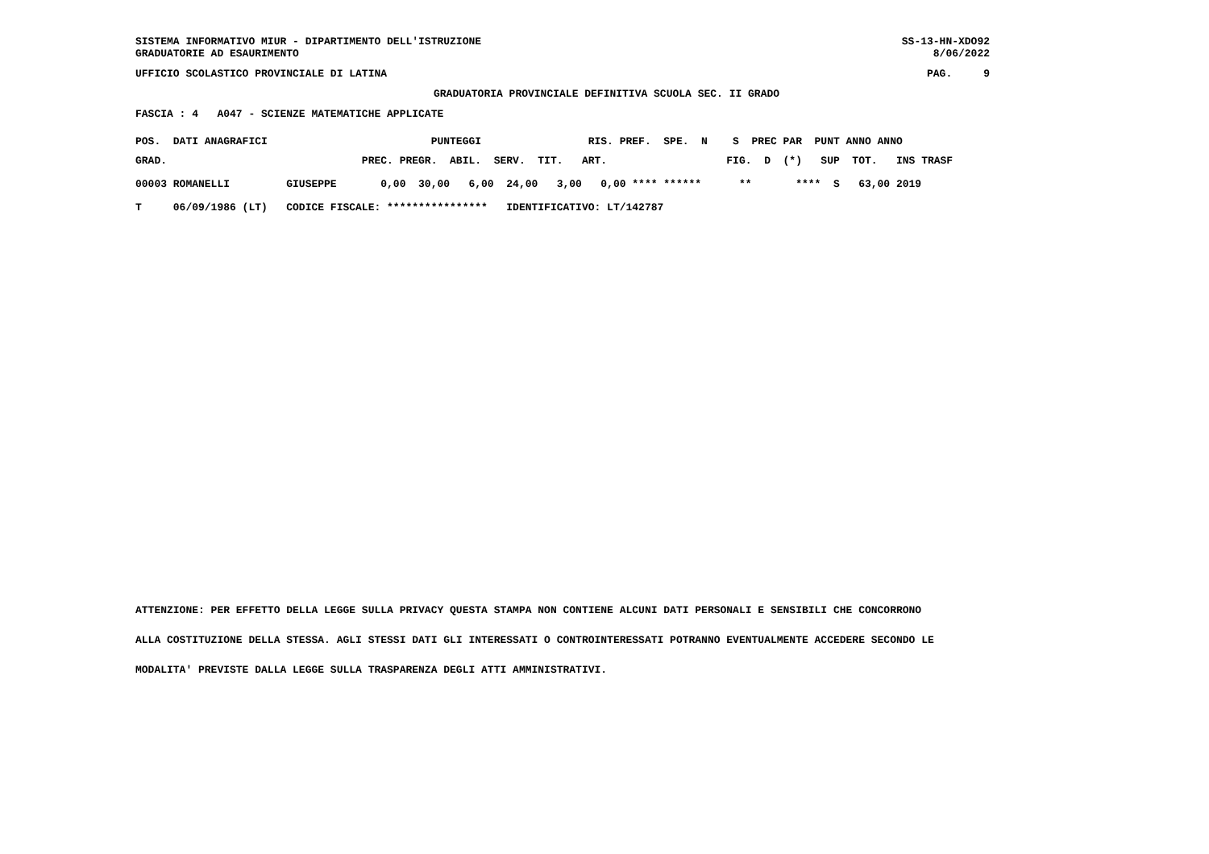SISTEMA INFORMATIVO MIUR - DIPARTIMENTO DELL'ISTRUZIONE
GRADUATORIE AD ESAURIMENTO
SS-13-HN-XDO92
8/06/2022
UFFICIO SCOLASTICO PROVINCIALE DI LATINA
PAG.     9
GRADUATORIA PROVINCIALE DEFINITIVA SCUOLA SEC. II GRADO
FASCIA : 4   A047 - SCIENZE MATEMATICHE APPLICATE
| POS. DATI ANAGRAFICI PUNTEGGI RIS. PREF. SPE. N S PREC PAR PUNT ANNO ANNO |
| --- |
| GRAD. PREC. PREGR. ABIL. SERV. TIT. ART. FIG. D (*) SUP TOT. INS TRASF |
| 00003 ROMANELLI GIUSEPPE 0,00 30,00 6,00 24,00 3,00 0,00 **** ****** ** **** S 63,00 2019 |
| T 06/09/1986 (LT) CODICE FISCALE: **************** IDENTIFICATIVO: LT/142787 |
ATTENZIONE: PER EFFETTO DELLA LEGGE SULLA PRIVACY QUESTA STAMPA NON CONTIENE ALCUNI DATI PERSONALI E SENSIBILI CHE CONCORRONO
ALLA COSTITUZIONE DELLA STESSA. AGLI STESSI DATI GLI INTERESSATI O CONTROINTERESSATI POTRANNO EVENTUALMENTE ACCEDERE SECONDO LE
MODALITA' PREVISTE DALLA LEGGE SULLA TRASPARENZA DEGLI ATTI AMMINISTRATIVI.